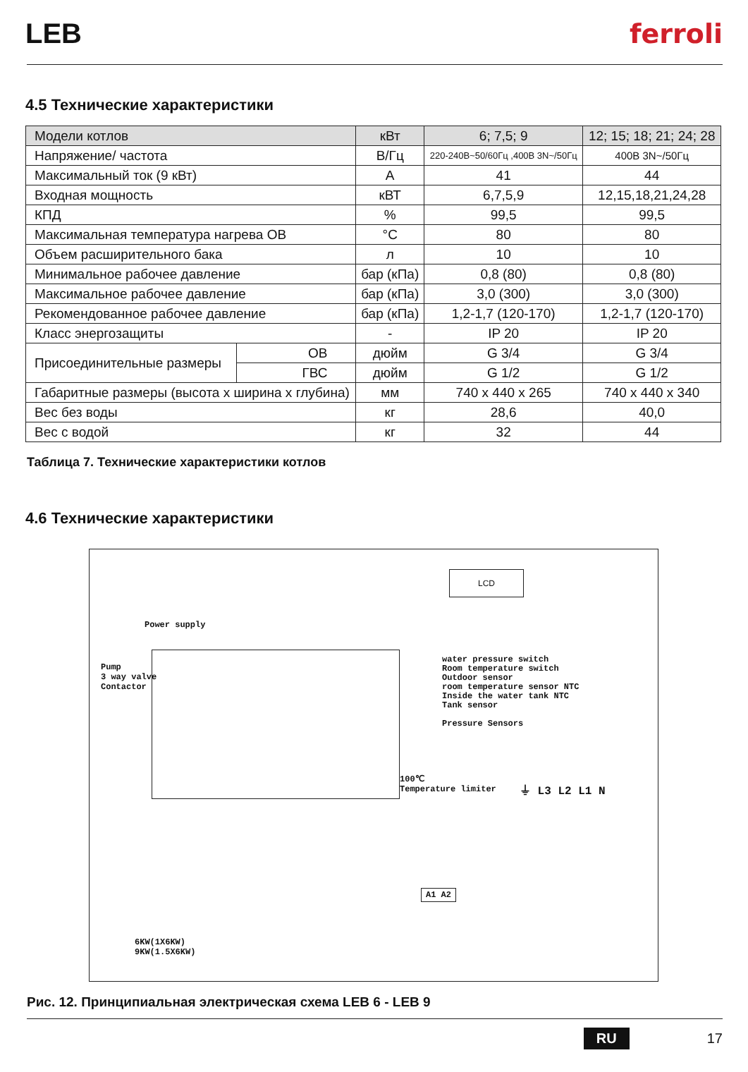LEB ferroli
4.5 Технические характеристики
| Модели котлов | | кВт | 6; 7,5; 9 | 12; 15; 18; 21; 24; 28 |
| Напряжение/ частота | | В/Гц | 220-240В~50/60Гц ,400В 3N~/50Гц | 400В 3N~/50Гц |
| Максимальный ток (9 кВт) | | А | 41 | 44 |
| Входная мощность | | кВТ | 6,7,5,9 | 12,15,18,21,24,28 |
| КПД | | % | 99,5 | 99,5 |
| Максимальная температура нагрева ОВ | | °C | 80 | 80 |
| Объем расширительного бака | | л | 10 | 10 |
| Минимальное рабочее давление | | бар (кПа) | 0,8 (80) | 0,8 (80) |
| Максимальное рабочее давление | | бар (кПа) | 3,0 (300) | 3,0 (300) |
| Рекомендованное рабочее давление | | бар (кПа) | 1,2-1,7 (120-170) | 1,2-1,7 (120-170) |
| Класс энергозащиты | | - | IP 20 | IP 20 |
| Присоединительные размеры | ОВ | дюйм | G 3/4 | G 3/4 |
| | ГВС | дюйм | G 1/2 | G 1/2 |
| Габаритные размеры (высота х ширина х глубина) | | мм | 740 x 440 x 265 | 740 x 440 x 340 |
| Вес без воды | | кг | 28,6 | 40,0 |
| Вес с водой | | кг | 32 | 44 |
Таблица 7. Технические характеристики котлов
4.6 Технические характеристики
LCD
Power supply
Pump
3 way valve
Contactor
water pressure switch
Room temperature switch
Outdoor sensor
room temperature sensor NTC
Inside the water tank NTC
Tank sensor
Pressure Sensors
100℃
Temperature limiter
⏚ L3 L2 L1 N
A1 A2
6KW(1X6KW)
9KW(1.5X6KW)
Рис. 12. Принципиальная электрическая схема LEB 6 - LEB 9
RU 17